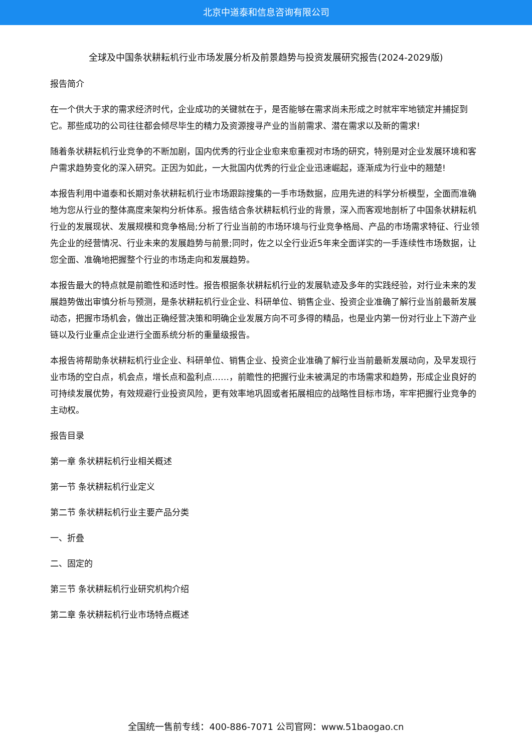北京中道泰和信息咨询有限公司
全球及中国条状耕耘机行业市场发展分析及前景趋势与投资发展研究报告(2024-2029版)
报告简介
在一个供大于求的需求经济时代，企业成功的关键就在于，是否能够在需求尚未形成之时就牢牢地锁定并捕捉到它。那些成功的公司往往都会倾尽毕生的精力及资源搜寻产业的当前需求、潜在需求以及新的需求!
随着条状耕耘机行业竞争的不断加剧，国内优秀的行业企业愈来愈重视对市场的研究，特别是对企业发展环境和客户需求趋势变化的深入研究。正因为如此，一大批国内优秀的行业企业迅速崛起，逐渐成为行业中的翘楚!
本报告利用中道泰和长期对条状耕耘机行业市场跟踪搜集的一手市场数据，应用先进的科学分析模型，全面而准确地为您从行业的整体高度来架构分析体系。报告结合条状耕耘机行业的背景，深入而客观地剖析了中国条状耕耘机行业的发展现状、发展规模和竞争格局;分析了行业当前的市场环境与行业竞争格局、产品的市场需求特征、行业领先企业的经营情况、行业未来的发展趋势与前景;同时，佐之以全行业近5年来全面详实的一手连续性市场数据，让您全面、准确地把握整个行业的市场走向和发展趋势。
本报告最大的特点就是前瞻性和适时性。报告根据条状耕耘机行业的发展轨迹及多年的实践经验，对行业未来的发展趋势做出审慎分析与预测，是条状耕耘机行业企业、科研单位、销售企业、投资企业准确了解行业当前最新发展动态，把握市场机会，做出正确经营决策和明确企业发展方向不可多得的精品，也是业内第一份对行业上下游产业链以及行业重点企业进行全面系统分析的重量级报告。
本报告将帮助条状耕耘机行业企业、科研单位、销售企业、投资企业准确了解行业当前最新发展动向，及早发现行业市场的空白点，机会点，增长点和盈利点……，前瞻性的把握行业未被满足的市场需求和趋势，形成企业良好的可持续发展优势，有效规避行业投资风险，更有效率地巩固或者拓展相应的战略性目标市场，牢牢把握行业竞争的主动权。
报告目录
第一章 条状耕耘机行业相关概述
第一节 条状耕耘机行业定义
第二节 条状耕耘机行业主要产品分类
一、折叠
二、固定的
第三节 条状耕耘机行业研究机构介绍
第二章 条状耕耘机行业市场特点概述
全国统一售前专线：400-886-7071 公司官网：www.51baogao.cn